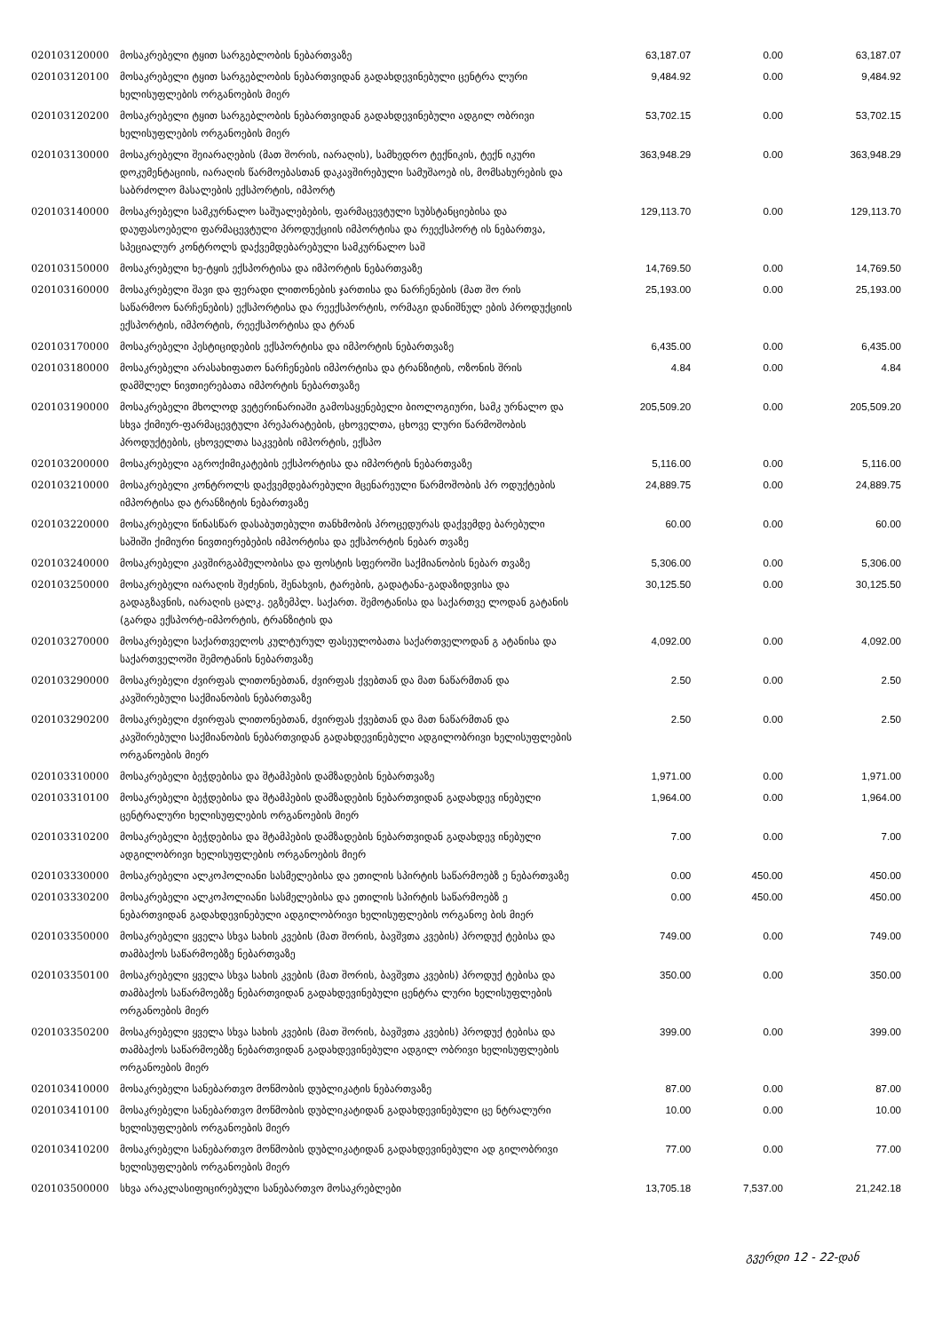| 020103120000 | მოსაკრებელი ტყით სარგებლობის ნებართვაზე | 63,187.07 | 0.00 | 63,187.07 |
| 020103120100 | მოსაკრებელი ტყით სარგებლობის ნებართვიდან გადახდევინებული ცენტრა ლური ხელისუფლების ორგანოების მიერ | 9,484.92 | 0.00 | 9,484.92 |
| 020103120200 | მოსაკრებელი ტყით სარგებლობის ნებართვიდან გადახდევინებული ადგილ ობრივი ხელისუფლების ორგანოების მიერ | 53,702.15 | 0.00 | 53,702.15 |
| 020103130000 | მოსაკრებელი შეიარაღების (მათ შორის, იარაღის), სამხედრო ტექნიკის, ტექნ იკური დოკუმენტაციის, იარაღის წარმოებასთან დაკავშირებული სამუშაოებ ის, მომსახურების და საბრძოლო მასალების ექსპორტის, იმპორტ | 363,948.29 | 0.00 | 363,948.29 |
| 020103140000 | მოსაკრებელი სამკურნალო საშუალებების, ფარმაცევტული სუბსტანციებისა და დაუფასოებელი ფარმაცევტული პროდუქციის იმპორტისა და რეექსპორტ ის ნებართვა, სპეციალურ კონტროლს დაქვემდებარებული სამკურნალო საშ | 129,113.70 | 0.00 | 129,113.70 |
| 020103150000 | მოსაკრებელი ხე-ტყის ექსპორტისა და იმპორტის ნებართვაზე | 14,769.50 | 0.00 | 14,769.50 |
| 020103160000 | მოსაკრებელი შავი და ფერადი ლითონების ჯართისა და ნარჩენების (მათ შო რის საწარმოო ნარჩენების) ექსპორტისა და რეექსპორტის, ორმაგი დანიშნულ ების პროდუქციის ექსპორტის, იმპორტის, რეექსპორტისა და ტრან | 25,193.00 | 0.00 | 25,193.00 |
| 020103170000 | მოსაკრებელი პესტიციდების ექსპორტისა და იმპორტის ნებართვაზე | 6,435.00 | 0.00 | 6,435.00 |
| 020103180000 | მოსაკრებელი არასახიფათო ნარჩენების იმპორტისა და ტრანზიტის, ოზონის შრის დამშლელ ნივთიერებათა იმპორტის ნებართვაზე | 4.84 | 0.00 | 4.84 |
| 020103190000 | მოსაკრებელი მხოლოდ ვეტერინარიაში გამოსაყენებელი ბიოლოგიური, სამკ ურნალო და სხვა ქიმიურ-ფარმაცევტული პრეპარატების, ცხოველთა, ცხოვე ლური წარმოშობის პროდუქტების, ცხოველთა საკვების იმპორტის, ექსპო | 205,509.20 | 0.00 | 205,509.20 |
| 020103200000 | მოსაკრებელი აგროქიმიკატების ექსპორტისა და იმპორტის ნებართვაზე | 5,116.00 | 0.00 | 5,116.00 |
| 020103210000 | მოსაკრებელი კონტროლს დაქვემდებარებული მცენარეული წარმოშობის პრ ოდუქტების იმპორტისა და ტრანზიტის ნებართვაზე | 24,889.75 | 0.00 | 24,889.75 |
| 020103220000 | მოსაკრებელი წინასწარ დასაბუთებული თანხმობის პროცედურას დაქვემდე ბარებული საშიში ქიმიური ნივთიერებების იმპორტისა და ექსპორტის ნებარ თვაზე | 60.00 | 0.00 | 60.00 |
| 020103240000 | მოსაკრებელი კავშირგაბმულობისა და ფოსტის სფეროში საქმიანობის ნებარ თვაზე | 5,306.00 | 0.00 | 5,306.00 |
| 020103250000 | მოსაკრებელი იარაღის შეძენის, შენახვის, ტარების, გადატანა-გადაზიდვისა და გადაგზავნის, იარაღის ცალკ. ეგზემპლ. საქართ. შემოტანისა და საქართვე ლოდან გატანის (გარდა ექსპორტ-იმპორტის, ტრანზიტის და | 30,125.50 | 0.00 | 30,125.50 |
| 020103270000 | მოსაკრებელი საქართველოს კულტურულ ფასეულობათა საქართველოდან გ ატანისა და საქართველოში შემოტანის ნებართვაზე | 4,092.00 | 0.00 | 4,092.00 |
| 020103290000 | მოსაკრებელი ძვირფას ლითონებთან, ძვირფას ქვებთან და მათ ნაწარმთან და კავშირებული საქმიანობის ნებართვაზე | 2.50 | 0.00 | 2.50 |
| 020103290200 | მოსაკრებელი ძვირფას ლითონებთან, ძვირფას ქვებთან და მათ ნაწარმთან და კავშირებული საქმიანობის ნებართვიდან გადახდევინებული ადგილობრივი ხელისუფლების ორგანოების მიერ | 2.50 | 0.00 | 2.50 |
| 020103310000 | მოსაკრებელი ბეჭდებისა და შტამპების დამზადების ნებართვაზე | 1,971.00 | 0.00 | 1,971.00 |
| 020103310100 | მოსაკრებელი ბეჭდებისა და შტამპების დამზადების ნებართვიდან გადახდევ ინებული ცენტრალური ხელისუფლების ორგანოების მიერ | 1,964.00 | 0.00 | 1,964.00 |
| 020103310200 | მოსაკრებელი ბეჭდებისა და შტამპების დამზადების ნებართვიდან გადახდევ ინებული ადგილობრივი ხელისუფლების ორგანოების მიერ | 7.00 | 0.00 | 7.00 |
| 020103330000 | მოსაკრებელი ალკოჰოლიანი სასმელებისა და ეთილის სპირტის საწარმოებზ ე ნებართვაზე | 0.00 | 450.00 | 450.00 |
| 020103330200 | მოსაკრებელი ალკოჰოლიანი სასმელებისა და ეთილის სპირტის საწარმოებზ ე ნებართვიდან გადახდევინებული ადგილობრივი ხელისუფლების ორგანოე ბის მიერ | 0.00 | 450.00 | 450.00 |
| 020103350000 | მოსაკრებელი ყველა სხვა სახის კვების (მათ შორის, ბავშვთა კვების) პროდუქ ტებისა და თამბაქოს საწარმოებზე ნებართვაზე | 749.00 | 0.00 | 749.00 |
| 020103350100 | მოსაკრებელი ყველა სხვა სახის კვების (მათ შორის, ბავშვთა კვების) პროდუქ ტებისა და თამბაქოს საწარმოებზე ნებართვიდან გადახდევინებული ცენტრა ლური ხელისუფლების ორგანოების მიერ | 350.00 | 0.00 | 350.00 |
| 020103350200 | მოსაკრებელი ყველა სხვა სახის კვების (მათ შორის, ბავშვთა კვების) პროდუქ ტებისა და თამბაქოს საწარმოებზე ნებართვიდან გადახდევინებული ადგილ ობრივი ხელისუფლების ორგანოების მიერ | 399.00 | 0.00 | 399.00 |
| 020103410000 | მოსაკრებელი სანებართვო მოწმობის დუბლიკატის ნებართვაზე | 87.00 | 0.00 | 87.00 |
| 020103410100 | მოსაკრებელი სანებართვო მოწმობის დუბლიკატიდან გადახდევინებული ცე ნტრალური ხელისუფლების ორგანოების მიერ | 10.00 | 0.00 | 10.00 |
| 020103410200 | მოსაკრებელი სანებართვო მოწმობის დუბლიკატიდან გადახდევინებული ად გილობრივი ხელისუფლების ორგანოების მიერ | 77.00 | 0.00 | 77.00 |
| 020103500000 | სხვა არაკლასიფიცირებული სანებართვო მოსაკრებლები | 13,705.18 | 7,537.00 | 21,242.18 |
გვერდი 12 - 22-დან